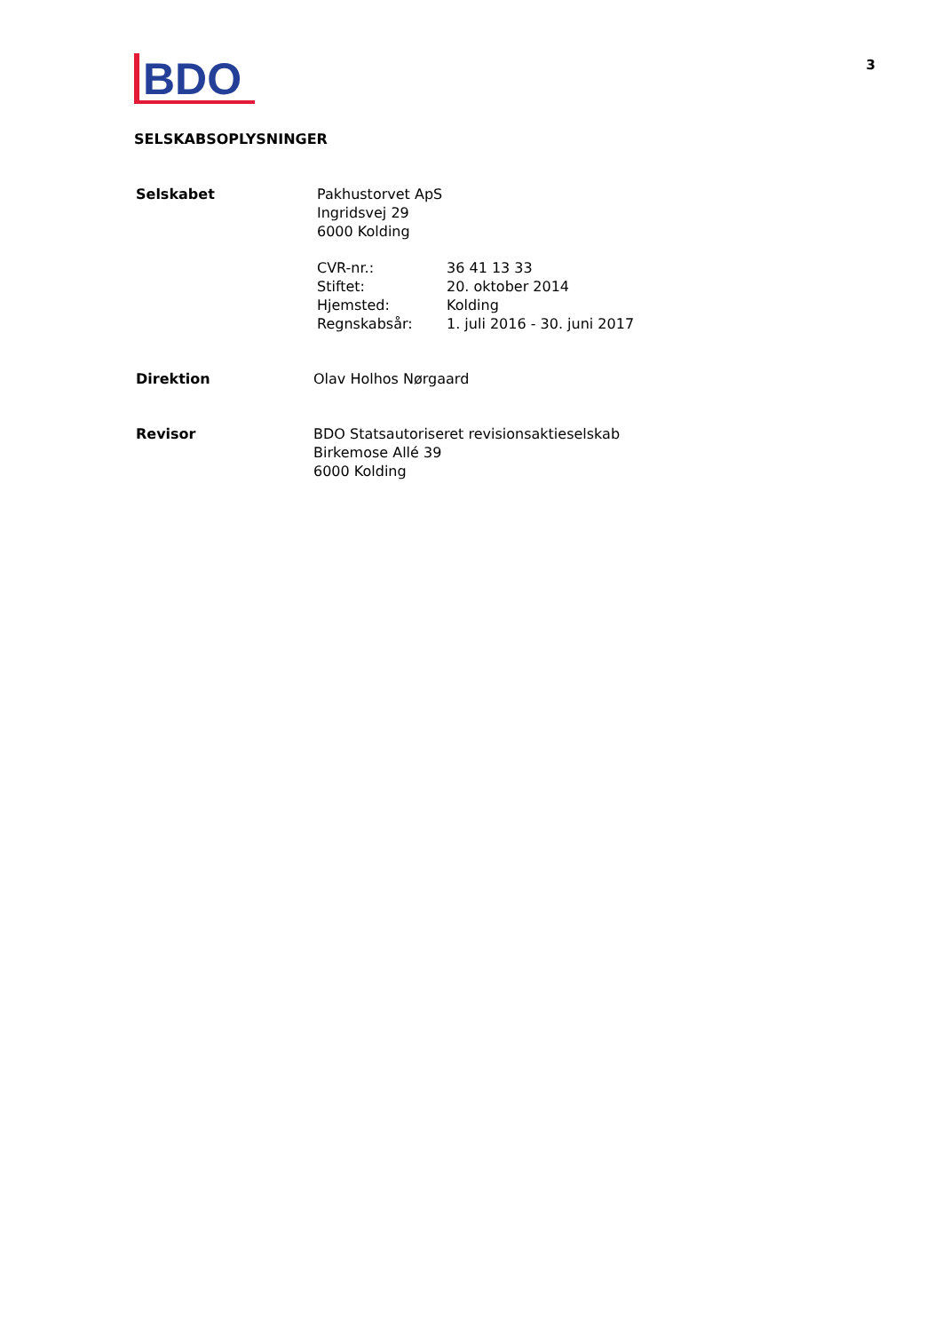BDO
3
SELSKABSOPLYSNINGER
| Selskabet | Pakhustorvet ApS Ingridsvej 29 6000 Kolding / CVR-nr.: / 36 41 13 33 / / Stiftet: / 20. oktober 2014 / / Hjemsted: / Kolding / / Regnskabsår: / 1. juli 2016 - 30. juni 2017 / |
| Direktion | Olav Holhos Nørgaard |
| Revisor | BDO Statsautoriseret revisionsaktieselskab Birkemose Allé 39 6000 Kolding |